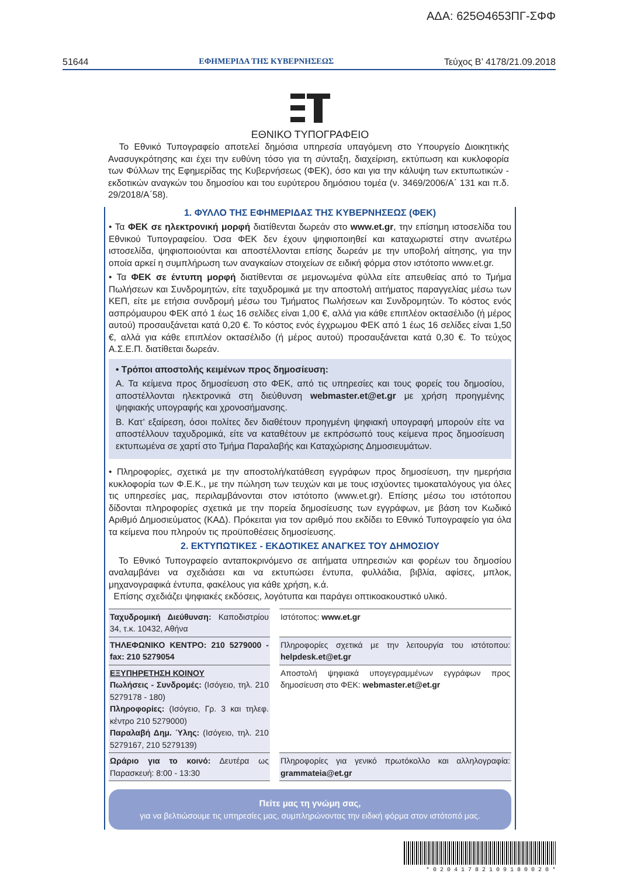ΑΔΑ: 625Θ4653ΠΓ-ΣΦΦ
51644 ΕΦΗΜΕΡΙΔΑ ΤΗΣ ΚΥΒΕΡΝΗΣΕΩΣ Τεύχος Β’ 4178/21.09.2018
ΕΘΝΙΚΟ ΤΥΠΟΓΡΑΦΕΙΟ
Το Εθνικό Τυπογραφείο αποτελεί δημόσια υπηρεσία υπαγόμενη στο Υπουργείο Διοικητικής Ανασυγκρότησης και έχει την ευθύνη τόσο για τη σύνταξη, διαχείριση, εκτύπωση και κυκλοφορία των Φύλλων της Εφημερίδας της Κυβερνήσεως (ΦΕΚ), όσο και για την κάλυψη των εκτυπωτικών - εκδοτικών αναγκών του δημοσίου και του ευρύτερου δημόσιου τομέα (ν. 3469/2006/Α΄ 131 και π.δ. 29/2018/Α΄58).
1. ΦΥΛΛΟ ΤΗΣ ΕΦΗΜΕΡΙΔΑΣ ΤΗΣ ΚΥΒΕΡΝΗΣΕΩΣ (ΦΕΚ)
• Τα ΦΕΚ σε ηλεκτρονική μορφή διατίθενται δωρεάν στο www.et.gr, την επίσημη ιστοσελίδα του Εθνικού Τυπογραφείου. Όσα ΦΕΚ δεν έχουν ψηφιοποιηθεί και καταχωριστεί στην ανωτέρω ιστοσελίδα, ψηφιοποιούνται και αποστέλλονται επίσης δωρεάν με την υποβολή αίτησης, για την οποία αρκεί η συμπλήρωση των αναγκαίων στοιχείων σε ειδική φόρμα στον ιστότοπο www.et.gr.
• Τα ΦΕΚ σε έντυπη μορφή διατίθενται σε μεμονωμένα φύλλα είτε απευθείας από το Τμήμα Πωλήσεων και Συνδρομητών, είτε ταχυδρομικά με την αποστολή αιτήματος παραγγελίας μέσω των ΚΕΠ, είτε με ετήσια συνδρομή μέσω του Τμήματος Πωλήσεων και Συνδρομητών. Το κόστος ενός ασπρόμαυρου ΦΕΚ από 1 έως 16 σελίδες είναι 1,00 €, αλλά για κάθε επιπλέον οκτασέλιδο (ή μέρος αυτού) προσαυξάνεται κατά 0,20 €. Το κόστος ενός έγχρωμου ΦΕΚ από 1 έως 16 σελίδες είναι 1,50 €, αλλά για κάθε επιπλέον οκτασέλιδο (ή μέρος αυτού) προσαυξάνεται κατά 0,30 €. Το τεύχος Α.Σ.Ε.Π. διατίθεται δωρεάν.
• Τρόποι αποστολής κειμένων προς δημοσίευση:
Α. Τα κείμενα προς δημοσίευση στο ΦΕΚ, από τις υπηρεσίες και τους φορείς του δημοσίου, αποστέλλονται ηλεκτρονικά στη διεύθυνση webmaster.et@et.gr με χρήση προηγμένης ψηφιακής υπογραφής και χρονοσήμανσης.
Β. Κατ’ εξαίρεση, όσοι πολίτες δεν διαθέτουν προηγμένη ψηφιακή υπογραφή μπορούν είτε να αποστέλλουν ταχυδρομικά, είτε να καταθέτουν με εκπρόσωπό τους κείμενα προς δημοσίευση εκτυπωμένα σε χαρτί στο Τμήμα Παραλαβής και Καταχώρισης Δημοσιευμάτων.
• Πληροφορίες, σχετικά με την αποστολή/κατάθεση εγγράφων προς δημοσίευση, την ημερήσια κυκλοφορία των Φ.Ε.Κ., με την πώληση των τευχών και με τους ισχύοντες τιμοκαταλόγους για όλες τις υπηρεσίες μας, περιλαμβάνονται στον ιστότοπο (www.et.gr). Επίσης μέσω του ιστότοπου δίδονται πληροφορίες σχετικά με την πορεία δημοσίευσης των εγγράφων, με βάση τον Κωδικό Αριθμό Δημοσιεύματος (ΚΑΔ). Πρόκειται για τον αριθμό που εκδίδει το Εθνικό Τυπογραφείο για όλα τα κείμενα που πληρούν τις προϋποθέσεις δημοσίευσης.
2. ΕΚΤΥΠΩΤΙΚΕΣ - ΕΚΔΟΤΙΚΕΣ ΑΝΑΓΚΕΣ ΤΟΥ ΔΗΜΟΣΙΟΥ
Το Εθνικό Τυπογραφείο ανταποκρινόμενο σε αιτήματα υπηρεσιών και φορέων του δημοσίου αναλαμβάνει να σχεδιάσει και να εκτυπώσει έντυπα, φυλλάδια, βιβλία, αφίσες, μπλοκ, μηχανογραφικά έντυπα, φακέλους για κάθε χρήση, κ.ά.
Επίσης σχεδιάζει ψηφιακές εκδόσεις, λογότυπα και παράγει οπτικοακουστικό υλικό.
| Ταχυδρομική Διεύθυνση: Καποδιστρίου 34, τ.κ. 10432, Αθήνα | | Ιστότοπος: www.et.gr |
| ΤΗΛΕΦΩΝΙΚΟ ΚΕΝΤΡΟ: 210 5279000 - fax: 210 5279054 | | Πληροφορίες σχετικά με την λειτουργία του ιστότοπου: helpdesk.et@et.gr |
| ΕΞΥΠΗΡΕΤΗΣΗ ΚΟΙΝΟΥ Πωλήσεις - Συνδρομές: (Ισόγειο, τηλ. 210 5279178 - 180) Πληροφορίες: (Ισόγειο, Γρ. 3 και τηλεφ. κέντρο 210 5279000) Παραλαβή Δημ. Ύλης: (Ισόγειο, τηλ. 210 5279167, 210 5279139) | | Αποστολή ψηφιακά υπογεγραμμένων εγγράφων προς δημοσίευση στο ΦΕΚ: webmaster.et@et.gr |
| Ωράριο για το κοινό: Δευτέρα ως Παρασκευή: 8:00 - 13:30 | | Πληροφορίες για γενικό πρωτόκολλο και αλληλογραφία: grammateia@et.gr |
Πείτε μας τη γνώμη σας,
για να βελτιώσουμε τις υπηρεσίες μας, συμπληρώνοντας την ειδική φόρμα στον ιστότοπό μας.
* 0 2 0 4 1 7 8 2 1 0 9 1 8 0 0 2 0 *